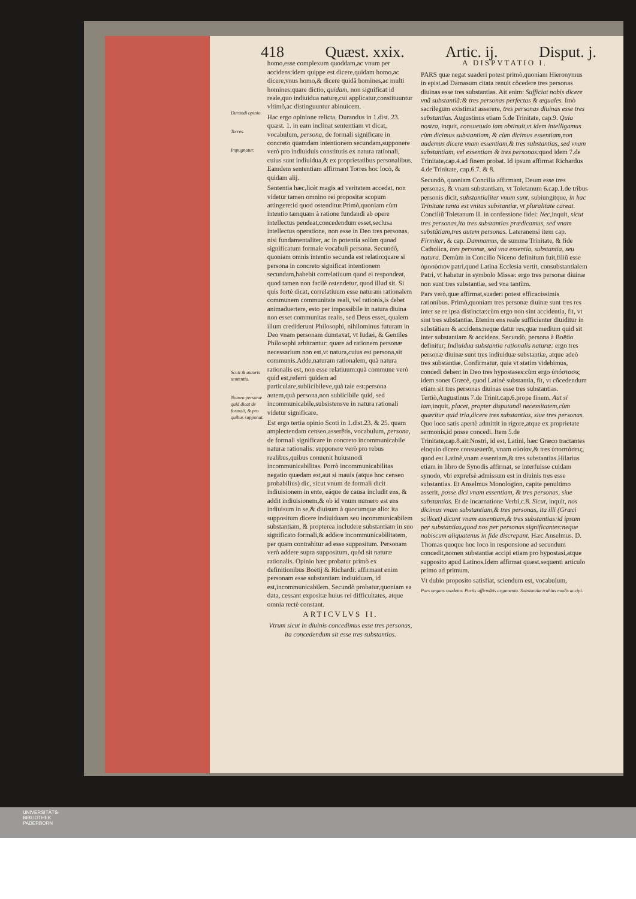418 Quæst. xxix. Artic. ij. Disput. j.
Durandi opinio.
Torres.
Impugnatur.
Scoti & autoris sententia.
Nomen personæ quid dicat de formali, & pro quibus supponat.
homo,esse complexum quoddam,ac vnum per accidens:idem quippe est dicere,quidam homo,ac dicere,vnus homo,& dicere quidã homines,ac multi homines:quare dictio, quidam, non significat id reale,quo indiuidua naturę,cui applicatur,constituuntur vltimò,ac distinguuntur abinuicem.
Hac ergo opinione relicta, Durandus in 1.dist. 23. quæst. 1. in eam inclinat sententiam vt dicat, vocabulum, persona, de formali significare in concreto quamdam intentionem secundam,supponere verò pro indiuiduis constitutis ex natura rationali, cuius sunt indiuidua,& ex proprietatibus personalibus. Eamdem sententiam affirmant Torres hoc locō, & quidam alij.
Sententia hæc,licèt magis ad veritatem accedat, non videtur tamen omnino rei propositæ scopum attingere:id quod ostenditur.Primò,quoniam cùm intentio tamquam à ratione fundandi ab opere intellectus pendeat,concedendum esset,seclusa intellectus operatione, non esse in Deo tres personas, nisi fundamentaliter, ac in potentia solùm quoad significatum formale vocabuli persona. Secundò, quoniam omnis intentio secunda est relatio:quare si persona in concreto significat intentionem secundam,habebit correlatiuum quod ei respondeat, quod tamen non facilè ostendetur, quod illud sit. Si quis fortè dicat, correlatiuum esse naturam rationalem communem communitate reali, vel rationis,is debet animaduertere, esto per impossibile in natura diuina non esset communitas realis, sed Deus esset, qualem illum crediderunt Philosophi, nihilominus futuram in Deo vnam personam dumtaxat, vt Iudæi, & Gentiles Philosophi arbitrantur: quare ad rationem personæ necessarium non est,vt natura,cuius est persona,sit communis.Adde,naturam rationalem, quà natura rationalis est, non esse relatiuum:quà commune verò quid est,referri quidem ad particulare,subiicibileve,quà tale est:persona autem,quà persona,non subiicibile quid, sed incommunicabile,subsistensve in natura rationali videtur significare.
Est ergo tertia opinio Scoti in 1.dist.23. & 25. quam amplectendam censeo,asserẽtis, vocabulum, persona, de formali significare in concreto incommunicabile naturæ rationalis: supponere verò pro rebus realibus,quibus conuenit huiusmodi incommunicabilitas. Porrò incommunicabilitas negatio quædam est,aut si mauis (atque hoc censeo probabilius) dic, sicut vnum de formali dicit indiuisionem in ente, eáque de causa includit ens, & addit indiuisionem,& ob id vnum numero est ens indiuisum in se,& diuisum à quocumque alio: ita suppositum dicere indiuiduam seu incommunicabilem substantiam, & propterea includere substantiam in suo significato formali,& addere incommunicabilitatem, per quam contrahitur ad esse suppositum. Personam verò addere supra suppositum, quòd sit naturæ rationalis. Opinio hæc probatur primò ex definitionibus Boëtij & Richardi: affirmant enim personam esse substantiam indiuiduam, id est,incommunicabilem. Secundò probatur,quoniam ea data, cessant expositæ huius rei difficultates, atque omnia rectè constant.
ARTICVLVS II.
Vtrum sicut in diuinis concedimus esse tres personas, ita concedendum sit esse tres substantias.
A DISPVTATIO I.
PARS quæ negat suaderi potest primò,quoniam Hieronymus in epist.ad Damasum citata renuit cõcedere tres personas diuinas esse tres substantias. Ait enim: Sufficiat nobis dicere vnã substantiã:& tres personas perfectas & æquales. Imò sacrilegum existimat asserere, tres personas diuinas esse tres substantias. Augustinus etiam 5.de Trinitate, cap.9. Quia nostra, inquit, consuetudo iam obtinuit,vt idem intelligamus cùm dicimus substantiam, & cùm dicimus essentiam,non audemus dicere vnam essentiam,& tres substantias, sed vnam substantiam, vel essentiam & tres personas: quod idem 7.de Trinitate,cap.4.ad finem probat. Id ipsum affirmat Richardus 4.de Trinitate, cap.6.7. & 8.
Secundò, quoniam Concilia affirmant, Deum esse tres personas, & vnam substantiam, vt Toletanum 6.cap.1.de tribus personis dicit, substantialiter vnum sunt, subiungitque, in hac Trinitate tanta est vnitas substantiæ, vt pluralitate careat. Conciliũ Toletanum II. in confessione fidei: Nec, inquit, sicut tres personas,ita tres substantias prædicamus, sed vnam substãtiam,tres autem personas. Lateranensi item cap. Firmiter, & cap. Damnamus, de summa Trinitate, & fide Catholica, tres personæ, sed vna essentia, substantia, seu natura. Demùm in Concilio Niceno definitum fuit,filiũ esse ὁμοούσιον patri,quod Latina Ecclesia vertit, consubstantialem Patri, vt habetur in symbolo Missæ: ergo tres personæ diuinæ non sunt tres substantiæ, sed vna tantùm.
Pars verò,quæ affirmat,suaderi potest efficacissimis rationibus. Primò,quoniam tres personæ diuinæ sunt tres res inter se re ipsa distinctæ:cùm ergo non sint accidentia, fit, vt sint tres substantiæ. Etenim ens reale sufficienter diuiditur in substãtiam & accidens:neque datur res,quæ medium quid sit inter substantiam & accidens. Secundò, persona à Boëtio definitur; Indiuidua substantia rationalis naturæ: ergo tres personæ diuinæ sunt tres indiuiduæ substantiæ, atque adeò tres substantiæ. Confirmatur, quia vt statim videbimus, concedi debent in Deo tres hypostases:cùm ergo ὑπόστασις idem sonet Græcè, quod Latinè substantia, fit, vt cõcedendum etiam sit tres personas diuinas esse tres substantias. Tertiò,Augustinus 7.de Trinit.cap.6.prope finem. Aut si iam, inquit, placet, propter disputandi necessitatem,cùm quæritur quid tria,dicere tres substantias, siue tres personas. Quo loco satis apertè admittit in rigore,atque ex proprietate sermonis,id posse concedi. Item 5.de Trinitate,cap.8.ait:Nostri, id est, Latini, hæc Græco tractantes eloquio dicere consueuerũt, vnam οὐσίαν,& tres ὑποστάσεις, quod est Latinè,vnam essentiam,& tres substantias.Hilarius etiam in libro de Synodis affirmat, se interfuisse cuidam synodo, vbi exprefsè admissum est in diuinis tres esse substantias. Et Anselmus Monologion, capite penultimo asserit, posse dici vnam essentiam, & tres personas, siue substantias. Et de incarnatione Verbi,c.8. Sicut, inquit, nos dicimus vnam substantiam,& tres personas, ita illi (Græci scilicet) dicunt vnam essentiam,& tres substantias:id ipsum per substantias,quod nos per personas significantes:neque nobiscum aliquatenus in fide discrepant. Hæc Anselmus. D. Thomas quoque hoc loco in responsione ad secundum concedit,nomen substantiæ accipi etiam pro hypostasi,atque supposito apud Latinos.Idem affirmat quæst.sequenti articulo primo ad primum.
Vt dubio proposito satisfiat, sciendum est, vocabulum,
Pars negans suadetur. Partis affirmãtis argumenta. Substantiæ trahius modis accipi.
UNIVERSITÄTS-
BIBLIOTHEK
PADERBORN